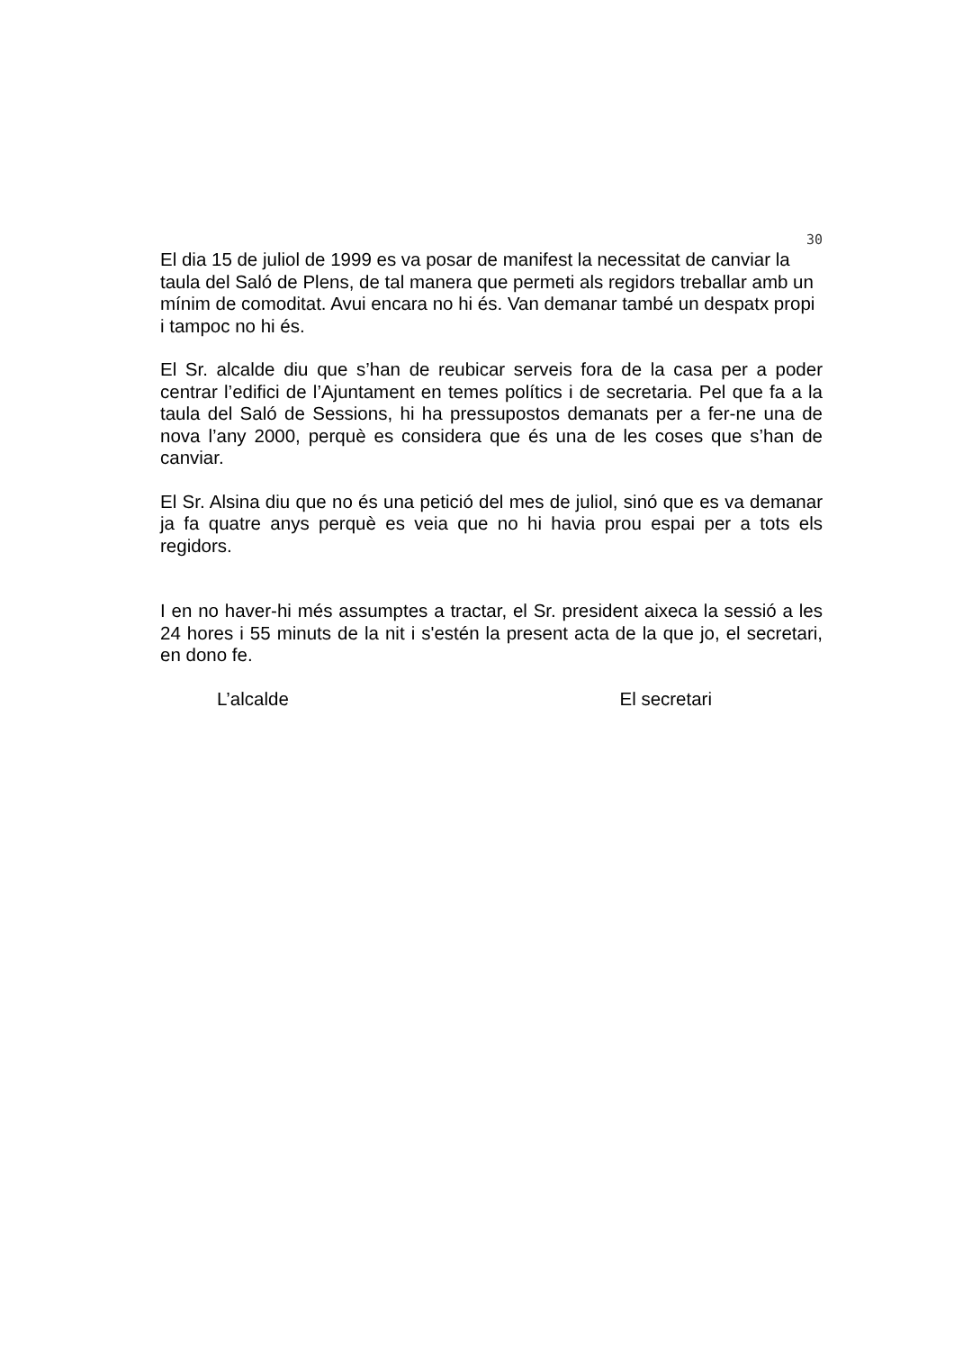30
El dia 15 de juliol de 1999 es va posar de manifest la necessitat de canviar la taula del Saló de Plens, de tal manera que permeti als regidors treballar amb un mínim de comoditat. Avui encara no hi és. Van demanar també un despatx propi i tampoc no hi és.
El Sr. alcalde diu que s’han de reubicar serveis fora de la casa per a poder centrar l’edifici de l’Ajuntament en temes polítics i de secretaria. Pel que fa a la taula del Saló de Sessions, hi ha pressupostos demanats per a fer-ne una de nova l’any 2000, perquè es considera que és una de les coses que s’han de canviar.
El Sr. Alsina diu que no és una petició del mes de juliol, sinó que es va demanar ja fa quatre anys perquè es veia que no hi havia prou espai per a tots els regidors.
I en no haver-hi més assumptes a tractar, el Sr. president aixeca la sessió a les 24 hores i 55 minuts de la nit i s'estén la present acta de la que jo, el secretari, en dono fe.
L’alcalde El secretari